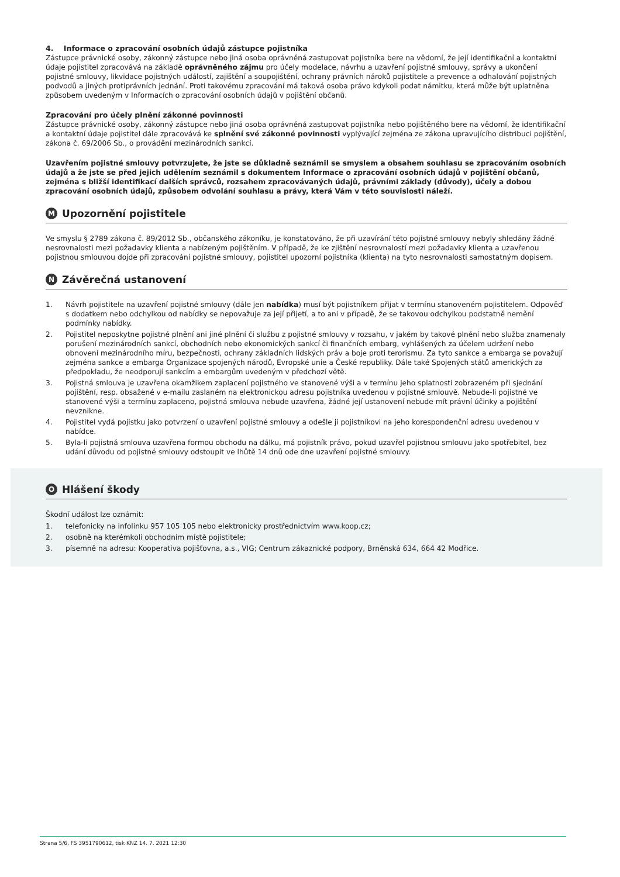4. Informace o zpracování osobních údajů zástupce pojistníka
Zástupce právnické osoby, zákonný zástupce nebo jiná osoba oprávněná zastupovat pojistníka bere na vědomí, že její identifikační a kontaktní údaje pojistitel zpracovává na základě oprávněného zájmu pro účely modelace, návrhu a uzavření pojistné smlouvy, správy a ukončení pojistné smlouvy, likvidace pojistných událostí, zajištění a soupojištění, ochrany právních nároků pojistitele a prevence a odhalování pojistných podvodů a jiných protiprávních jednání. Proti takovému zpracování má taková osoba právo kdykoli podat námitku, která může být uplatněna způsobem uvedeným v Informacích o zpracování osobních údajů v pojištění občanů.
Zpracování pro účely plnění zákonné povinnosti
Zástupce právnické osoby, zákonný zástupce nebo jiná osoba oprávněná zastupovat pojistníka nebo pojištěného bere na vědomí, že identifikační a kontaktní údaje pojistitel dále zpracovává ke splnění své zákonné povinnosti vyplývající zejména ze zákona upravujícího distribuci pojištění, zákona č. 69/2006 Sb., o provádění mezinárodních sankcí.
Uzavřením pojistné smlouvy potvrzujete, že jste se důkladně seznámil se smyslem a obsahem souhlasu se zpracováním osobních údajů a že jste se před jejich udělením seznámil s dokumentem Informace o zpracování osobních údajů v pojištění občanů, zejména s bližší identifikací dalších správců, rozsahem zpracovávaných údajů, právními základy (důvody), účely a dobou zpracování osobních údajů, způsobem odvolání souhlasu a právy, která Vám v této souvislosti náleží.
M Upozornění pojistitele
Ve smyslu § 2789 zákona č. 89/2012 Sb., občanského zákoníku, je konstatováno, že při uzavírání této pojistné smlouvy nebyly shledány žádné nesrovnalosti mezi požadavky klienta a nabízeným pojištěním. V případě, že ke zjištění nesrovnalostí mezi požadavky klienta a uzavřenou pojistnou smlouvou dojde při zpracování pojistné smlouvy, pojistitel upozorní pojistníka (klienta) na tyto nesrovnalosti samostatným dopisem.
N Závěrečná ustanovení
1. Návrh pojistitele na uzavření pojistné smlouvy (dále jen nabídka) musí být pojistníkem přijat v termínu stanoveném pojistitelem. Odpověď s dodatkem nebo odchylkou od nabídky se nepovažuje za její přijetí, a to ani v případě, že se takovou odchylkou podstatně nemění podmínky nabídky.
2. Pojistitel neposkytne pojistné plnění ani jiné plnění či službu z pojistné smlouvy v rozsahu, v jakém by takové plnění nebo služba znamenaly porušení mezinárodních sankcí, obchodních nebo ekonomických sankcí či finančních embarg, vyhlášených za účelem udržení nebo obnovení mezinárodního míru, bezpečnosti, ochrany základních lidských práv a boje proti terorismu. Za tyto sankce a embarga se považují zejména sankce a embarga Organizace spojených národů, Evropské unie a České republiky. Dále také Spojených států amerických za předpokladu, že neodporují sankcím a embargům uvedeným v předchozí větě.
3. Pojistná smlouva je uzavřena okamžikem zaplacení pojistného ve stanovené výši a v termínu jeho splatnosti zobrazeném při sjednání pojištění, resp. obsažené v e-mailu zaslaném na elektronickou adresu pojistníka uvedenou v pojistné smlouvě. Nebude-li pojistné ve stanovené výši a termínu zaplaceno, pojistná smlouva nebude uzavřena, žádné její ustanovení nebude mít právní účinky a pojištění nevznikne.
4. Pojistitel vydá pojistku jako potvrzení o uzavření pojistné smlouvy a odešle ji pojistníkovi na jeho korespondenční adresu uvedenou v nabídce.
5. Byla-li pojistná smlouva uzavřena formou obchodu na dálku, má pojistník právo, pokud uzavřel pojistnou smlouvu jako spotřebitel, bez udání důvodu od pojistné smlouvy odstoupit ve lhůtě 14 dnů ode dne uzavření pojistné smlouvy.
O Hlášení škody
Škodní událost lze oznámit:
1. telefonicky na infolinku 957 105 105 nebo elektronicky prostřednictvím www.koop.cz;
2. osobně na kterémkoli obchodním místě pojistitele;
3. písemně na adresu: Kooperativa pojišťovna, a.s., VIG; Centrum zákaznické podpory, Brněnská 634, 664 42 Modřice.
Strana 5/6, FS 3951790612, tisk KNZ 14. 7. 2021 12:30